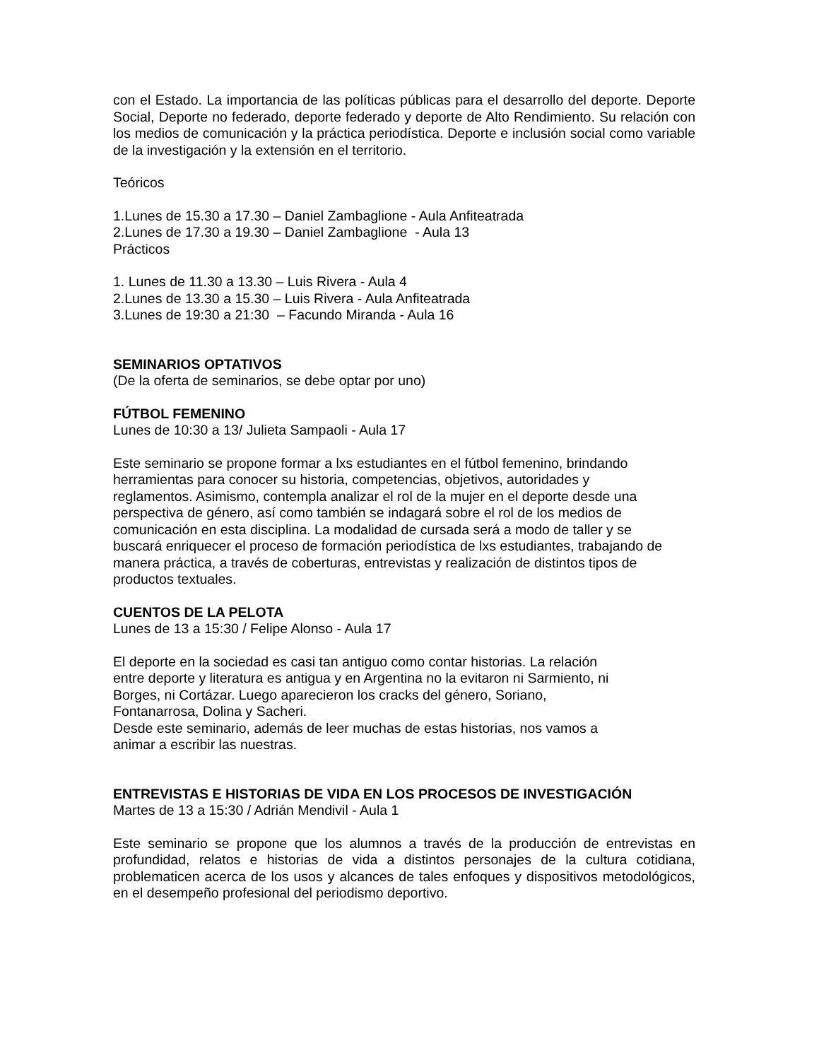con el Estado. La importancia de las políticas públicas para el desarrollo del deporte. Deporte Social, Deporte no federado, deporte federado y deporte de Alto Rendimiento. Su relación con los medios de comunicación y la práctica periodística. Deporte e inclusión social como variable de la investigación y la extensión en el territorio.
Teóricos
1.Lunes de 15.30 a 17.30 – Daniel Zambaglione - Aula Anfiteatrada
2.Lunes de 17.30 a 19.30 – Daniel Zambaglione - Aula 13
Prácticos
1. Lunes de 11.30 a 13.30 – Luis Rivera - Aula 4
2.Lunes de 13.30 a 15.30 – Luis Rivera - Aula Anfiteatrada
3.Lunes de 19:30 a 21:30 – Facundo Miranda - Aula 16
SEMINARIOS OPTATIVOS
(De la oferta de seminarios, se debe optar por uno)
FÚTBOL FEMENINO
Lunes de 10:30 a 13/ Julieta Sampaoli - Aula 17
Este seminario se propone formar a lxs estudiantes en el fútbol femenino, brindando
herramientas para conocer su historia, competencias, objetivos, autoridades y
reglamentos. Asimismo, contempla analizar el rol de la mujer en el deporte desde una
perspectiva de género, así como también se indagará sobre el rol de los medios de
comunicación en esta disciplina. La modalidad de cursada será a modo de taller y se
buscará enriquecer el proceso de formación periodística de lxs estudiantes, trabajando de
manera práctica, a través de coberturas, entrevistas y realización de distintos tipos de
productos textuales.
CUENTOS DE LA PELOTA
Lunes de 13 a 15:30 / Felipe Alonso - Aula 17
El deporte en la sociedad es casi tan antiguo como contar historias. La relación
entre deporte y literatura es antigua y en Argentina no la evitaron ni Sarmiento, ni
Borges, ni Cortázar. Luego aparecieron los cracks del género, Soriano,
Fontanarrosa, Dolina y Sacheri.
Desde este seminario, además de leer muchas de estas historias, nos vamos a
animar a escribir las nuestras.
ENTREVISTAS E HISTORIAS DE VIDA EN LOS PROCESOS DE INVESTIGACIÓN
Martes de 13 a 15:30 / Adrián Mendivil - Aula 1
Este seminario se propone que los alumnos a través de la producción de entrevistas en profundidad, relatos e historias de vida a distintos personajes de la cultura cotidiana, problematicen acerca de los usos y alcances de tales enfoques y dispositivos metodológicos, en el desempeño profesional del periodismo deportivo.